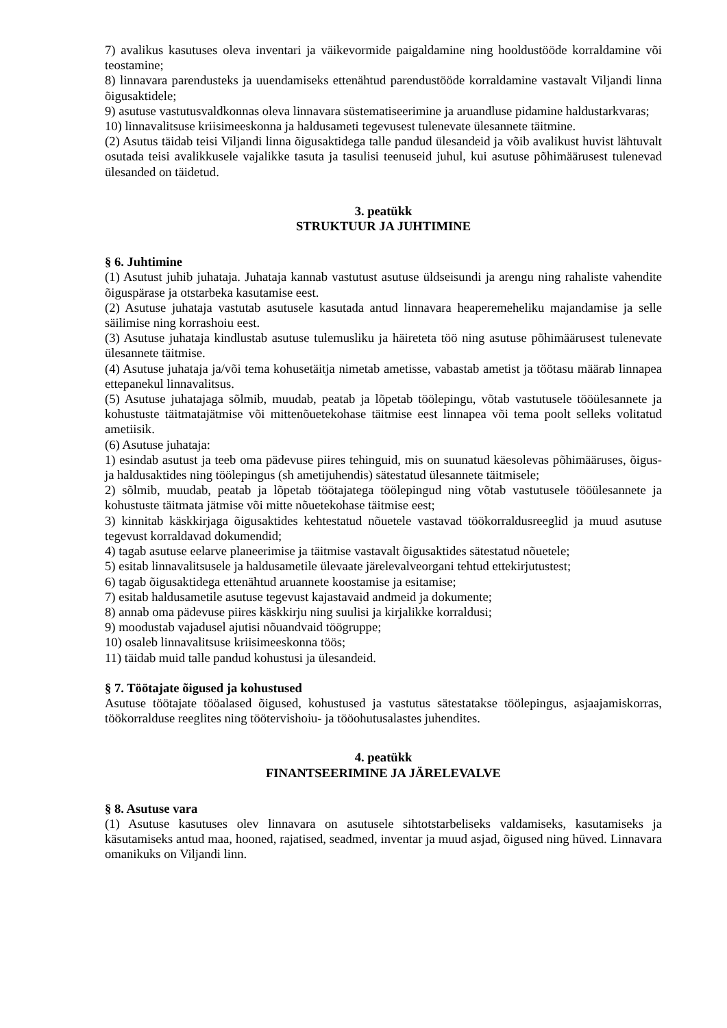7) avalikus kasutuses oleva inventari ja väikevormide paigaldamine ning hooldustööde korraldamine või teostamine;
8) linnavara parendusteks ja uuendamiseks ettenähtud parendustööde korraldamine vastavalt Viljandi linna õigusaktidele;
9) asutuse vastutusvaldkonnas oleva linnavara süstematiseerimine ja aruandluse pidamine haldustarkvaras;
10) linnavalitsuse kriisimeeskonna ja haldusameti tegevusest tulenevate ülesannete täitmine.
(2) Asutus täidab teisi Viljandi linna õigusaktidega talle pandud ülesandeid ja võib avalikust huvist lähtuvalt osutada teisi avalikkusele vajalikke tasuta ja tasulisi teenuseid juhul, kui asutuse põhimäärusest tulenevad ülesanded on täidetud.
3. peatükk
STRUKTUUR JA JUHTIMINE
§ 6. Juhtimine
(1) Asutust juhib juhataja. Juhataja kannab vastutust asutuse üldseisundi ja arengu ning rahaliste vahendite õiguspärase ja otstarbeka kasutamise eest.
(2) Asutuse juhataja vastutab asutusele kasutada antud linnavara heaperemeheliku majandamise ja selle säilimise ning korrashoiu eest.
(3) Asutuse juhataja kindlustab asutuse tulemusliku ja häireteta töö ning asutuse põhimäärusest tulenevate ülesannete täitmise.
(4) Asutuse juhataja ja/või tema kohusetäitja nimetab ametisse, vabastab ametist ja töötasu määrab linnapea ettepanekul linnavalitsus.
(5) Asutuse juhatajaga sõlmib, muudab, peatab ja lõpetab töölepingu, võtab vastutusele tööülesannete ja kohustuste täitmatajätmise või mittenõuetekohase täitmise eest linnapea või tema poolt selleks volitatud ametiisik.
(6) Asutuse juhataja:
1) esindab asutust ja teeb oma pädevuse piires tehinguid, mis on suunatud käesolevas põhimääruses, õigus- ja haldusaktides ning töölepingus (sh ametijuhendis) sätestatud ülesannete täitmisele;
2) sõlmib, muudab, peatab ja lõpetab töötajatega töölepingud ning võtab vastutusele tööülesannete ja kohustuste täitmata jätmise või mitte nõuetekohase täitmise eest;
3) kinnitab käskkirjaga õigusaktides kehtestatud nõuetele vastavad töökorraldusreeglid ja muud asutuse tegevust korraldavad dokumendid;
4) tagab asutuse eelarve planeerimise ja täitmise vastavalt õigusaktides sätestatud nõuetele;
5) esitab linnavalitsusele ja haldusametile ülevaate järelevalveorgani tehtud ettekirjutustest;
6) tagab õigusaktidega ettenähtud aruannete koostamise ja esitamise;
7) esitab haldusametile asutuse tegevust kajastavaid andmeid ja dokumente;
8) annab oma pädevuse piires käskkirju ning suulisi ja kirjalikke korraldusi;
9) moodustab vajadusel ajutisi nõuandvaid töögruppe;
10) osaleb linnavalitsuse kriisimeeskonna töös;
11) täidab muid talle pandud kohustusi ja ülesandeid.
§ 7. Töötajate õigused ja kohustused
Asutuse töötajate tööalased õigused, kohustused ja vastutus sätestatakse töölepingus, asjaajamiskorras, töökorralduse reeglites ning töötervishoiu- ja tööohutusalastes juhendites.
4. peatükk
FINANTSEERIMINE JA JÄRELEVALVE
§ 8. Asutuse vara
(1) Asutuse kasutuses olev linnavara on asutusele sihtotstarbeliseks valdamiseks, kasutamiseks ja käsutamiseks antud maa, hooned, rajatised, seadmed, inventar ja muud asjad, õigused ning hüved. Linnavara omanikuks on Viljandi linn.